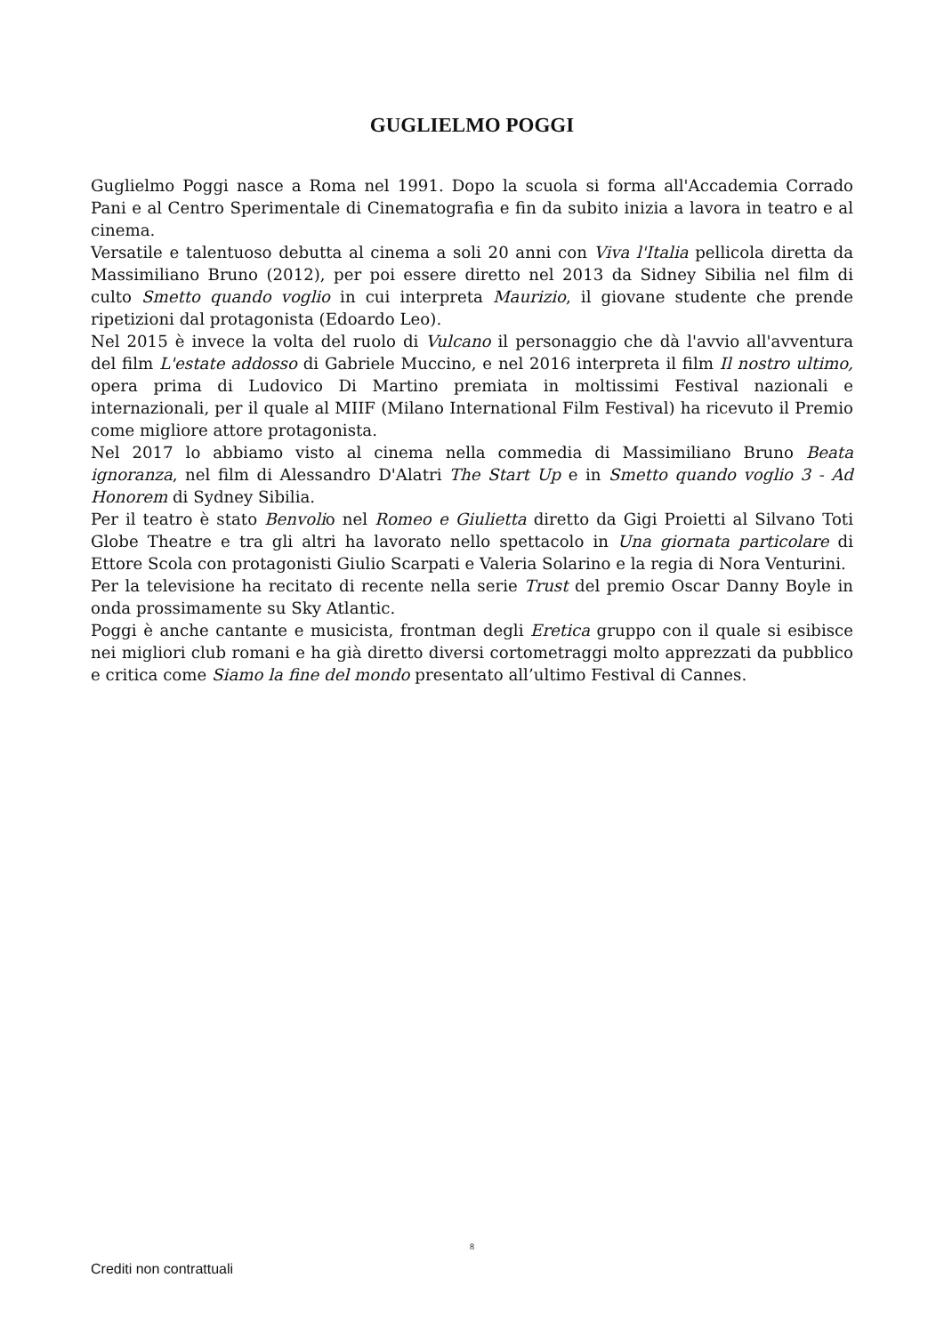GUGLIELMO POGGI
Guglielmo Poggi nasce a Roma nel 1991. Dopo la scuola si forma all'Accademia Corrado Pani e al Centro Sperimentale di Cinematografia e fin da subito inizia a lavora in teatro e al cinema.
Versatile e talentuoso debutta al cinema a soli 20 anni con Viva l'Italia pellicola diretta da Massimiliano Bruno (2012), per poi essere diretto nel 2013 da Sidney Sibilia nel film di culto Smetto quando voglio in cui interpreta Maurizio, il giovane studente che prende ripetizioni dal protagonista (Edoardo Leo).
Nel 2015 è invece la volta del ruolo di Vulcano il personaggio che dà l'avvio all'avventura del film L'estate addosso di Gabriele Muccino, e nel 2016 interpreta il film Il nostro ultimo, opera prima di Ludovico Di Martino premiata in moltissimi Festival nazionali e internazionali, per il quale al MIIF (Milano International Film Festival) ha ricevuto il Premio come migliore attore protagonista.
Nel 2017 lo abbiamo visto al cinema nella commedia di Massimiliano Bruno Beata ignoranza, nel film di Alessandro D'Alatri The Start Up e in Smetto quando voglio 3 - Ad Honorem di Sydney Sibilia.
Per il teatro è stato Benvolio nel Romeo e Giulietta diretto da Gigi Proietti al Silvano Toti Globe Theatre e tra gli altri ha lavorato nello spettacolo in Una giornata particolare di Ettore Scola con protagonisti Giulio Scarpati e Valeria Solarino e la regia di Nora Venturini.
Per la televisione ha recitato di recente nella serie Trust del premio Oscar Danny Boyle in onda prossimamente su Sky Atlantic.
Poggi è anche cantante e musicista, frontman degli Eretica gruppo con il quale si esibisce nei migliori club romani e ha già diretto diversi cortometraggi molto apprezzati da pubblico e critica come Siamo la fine del mondo presentato all’ultimo Festival di Cannes.
8
Crediti non contrattuali